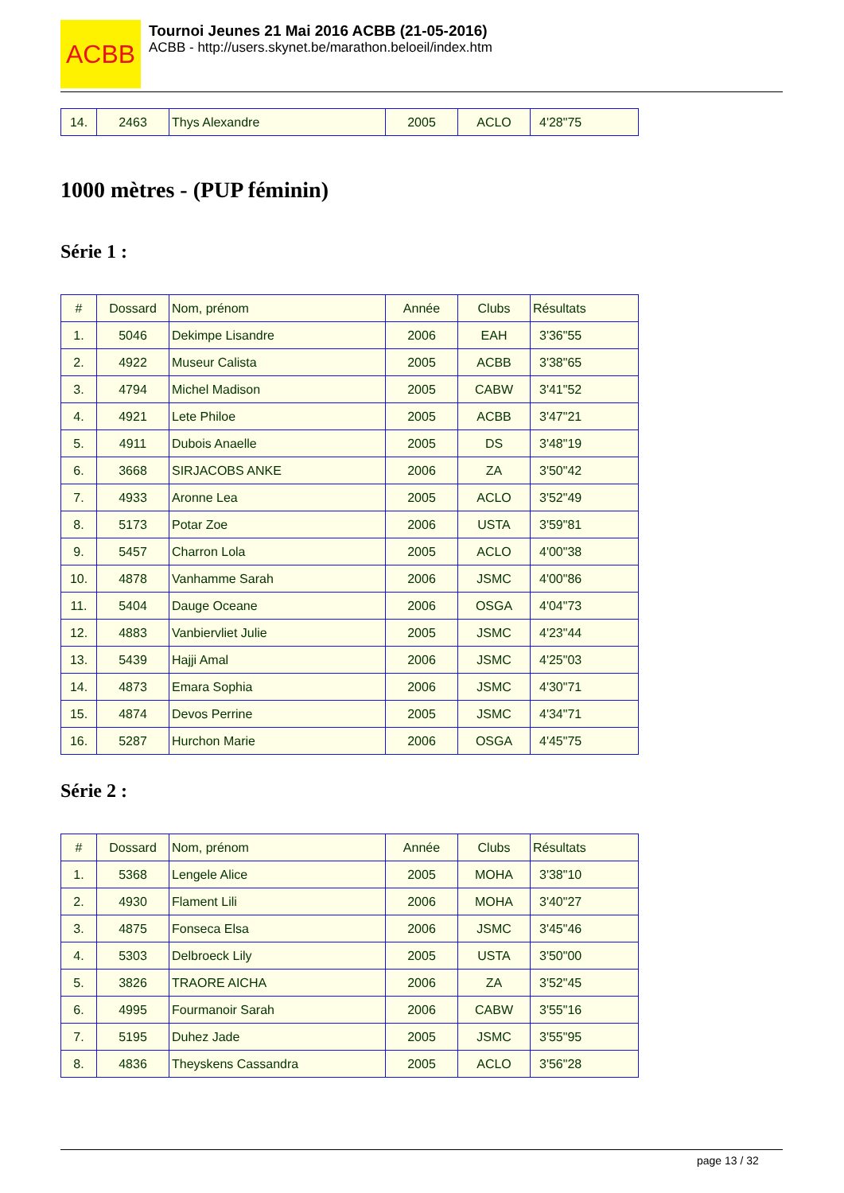ACBB
Tournoi Jeunes 21 Mai 2016 ACBB (21-05-2016)
ACBB - http://users.skynet.be/marathon.beloeil/index.htm
| 14. | 2463 | Thys Alexandre | 2005 | ACLO | 4'28"75 |
1000 mètres - (PUP féminin)
Série 1 :
| # | Dossard | Nom, prénom | Année | Clubs | Résultats |
| 1. | 5046 | Dekimpe Lisandre | 2006 | EAH | 3'36"55 |
| 2. | 4922 | Museur Calista | 2005 | ACBB | 3'38"65 |
| 3. | 4794 | Michel Madison | 2005 | CABW | 3'41"52 |
| 4. | 4921 | Lete Philoe | 2005 | ACBB | 3'47"21 |
| 5. | 4911 | Dubois Anaelle | 2005 | DS | 3'48"19 |
| 6. | 3668 | SIRJACOBS ANKE | 2006 | ZA | 3'50"42 |
| 7. | 4933 | Aronne Lea | 2005 | ACLO | 3'52"49 |
| 8. | 5173 | Potar Zoe | 2006 | USTA | 3'59"81 |
| 9. | 5457 | Charron Lola | 2005 | ACLO | 4'00"38 |
| 10. | 4878 | Vanhamme Sarah | 2006 | JSMC | 4'00"86 |
| 11. | 5404 | Dauge Oceane | 2006 | OSGA | 4'04"73 |
| 12. | 4883 | Vanbiervliet Julie | 2005 | JSMC | 4'23"44 |
| 13. | 5439 | Hajji Amal | 2006 | JSMC | 4'25"03 |
| 14. | 4873 | Emara Sophia | 2006 | JSMC | 4'30"71 |
| 15. | 4874 | Devos Perrine | 2005 | JSMC | 4'34"71 |
| 16. | 5287 | Hurchon Marie | 2006 | OSGA | 4'45"75 |
Série 2 :
| # | Dossard | Nom, prénom | Année | Clubs | Résultats |
| 1. | 5368 | Lengele Alice | 2005 | MOHA | 3'38"10 |
| 2. | 4930 | Flament Lili | 2006 | MOHA | 3'40"27 |
| 3. | 4875 | Fonseca Elsa | 2006 | JSMC | 3'45"46 |
| 4. | 5303 | Delbroeck Lily | 2005 | USTA | 3'50"00 |
| 5. | 3826 | TRAORE AICHA | 2006 | ZA | 3'52"45 |
| 6. | 4995 | Fourmanoir Sarah | 2006 | CABW | 3'55"16 |
| 7. | 5195 | Duhez Jade | 2005 | JSMC | 3'55"95 |
| 8. | 4836 | Theyskens Cassandra | 2005 | ACLO | 3'56"28 |
page 13 / 32